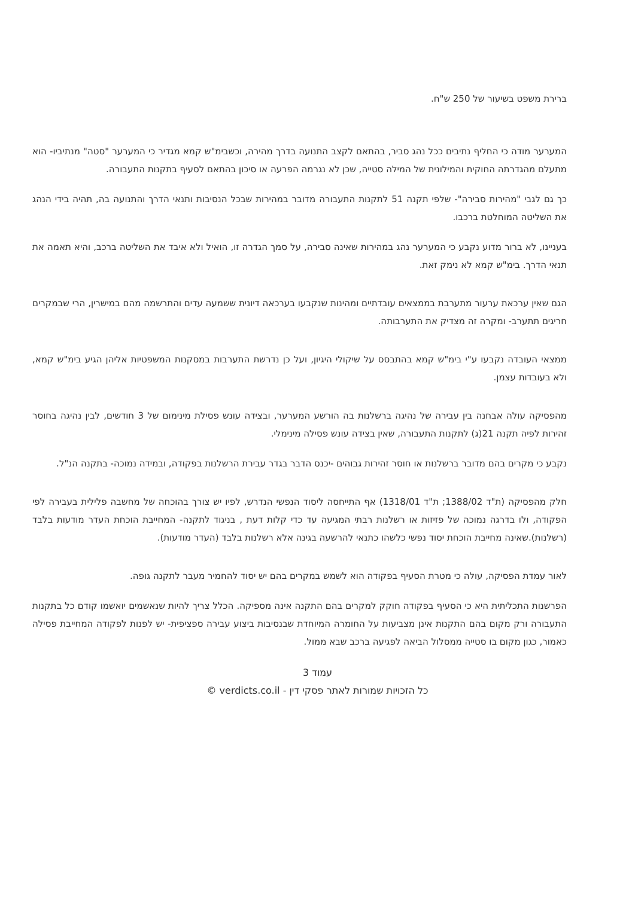ברירת משפט בשיעור של 250 ש"ח.
המערער מודה כי החליף נתיבים ככל נהג סביר, בהתאם לקצב התנועה בדרך מהירה, וכשבימ"ש קמא מגדיר כי המערער "סטה" מנתיביו- הוא מתעלם מהגדרתה החוקית והמילונית של המילה סטייה, שכן לא נגרמה הפרעה או סיכון בהתאם לסעיף בתקנות התעבורה.
כך גם לגבי "מהירות סבירה"- שלפי תקנה 51 לתקנות התעבורה מדובר במהירות שבכל הנסיבות ותנאי הדרך והתנועה בה, תהיה בידי הנהג את השליטה המוחלטת ברכבו.
בעניינו, לא ברור מדוע נקבע כי המערער נהג במהירות שאינה סבירה, על סמך הגדרה זו, הואיל ולא איבד את השליטה ברכב, והיא תאמה את תנאי הדרך. בימ"ש קמא לא נימק זאת.
הגם שאין ערכאת ערעור מתערבת בממצאים עובדתיים ומהינות שנקבעו בערכאה דיונית ששמעה עדים והתרשמה מהם במישרין, הרי שבמקרים חריגים תתערב- ומקרה זה מצדיק את התערבותה.
ממצאי העובדה נקבעו ע"י בימ"ש קמא בהתבסס על שיקולי היגיון, ועל כן נדרשת התערבות במסקנות המשפטיות אליהן הגיע בימ"ש קמא, ולא בעובדות עצמן.
מהפסיקה עולה אבחנה בין עבירה של נהיגה ברשלנות בה הורשע המערער, ובצידה עונש פסילת מינימום של 3 חודשים, לבין נהיגה בחוסר זהירות לפיה תקנה 21(ג) לתקנות התעבורה, שאין בצידה עונש פסילה מינימלי.
נקבע כי מקרים בהם מדובר ברשלנות או חוסר זהירות גבוהים -יכנס הדבר בגדר עבירת הרשלנות בפקודה, ובמידה נמוכה- בתקנה הנ"ל.
חלק מהפסיקה (ת"ד 1388/02; ת"ד 1318/01) אף התייחסה ליסוד הנפשי הנדרש, לפיו יש צורך בהוכחה של מחשבה פלילית בעבירה לפי הפקודה, ולו בדרגה נמוכה של פזיזות או רשלנות רבתי המגיעה עד כדי קלות דעת , בניגוד לתקנה- המחייבת הוכחת העדר מודעות בלבד (רשלנות).שאינה מחייבת הוכחת יסוד נפשי כלשהו כתנאי להרשעה בגינה אלא רשלנות בלבד (העדר מודעות).
לאור עמדת הפסיקה, עולה כי מטרת הסעיף בפקודה הוא לשמש במקרים בהם יש יסוד להחמיר מעבר לתקנה גופה.
הפרשנות התכליתית היא כי הסעיף בפקודה חוקק למקרים בהם התקנה אינה מספיקה. הכלל צריך להיות שנאשמים יואשמו קודם כל בתקנות התעבורה ורק מקום בהם התקנות אינן מצביעות על החומרה המיוחדת שבנסיבות ביצוע עבירה ספציפית- יש לפנות לפקודה המחייבת פסילה כאמור, כגון מקום בו סטייה ממסלול הביאה לפגיעה ברכב שבא ממול.
עמוד 3
כל הזכויות שמורות לאתר פסקי דין - verdicts.co.il ©